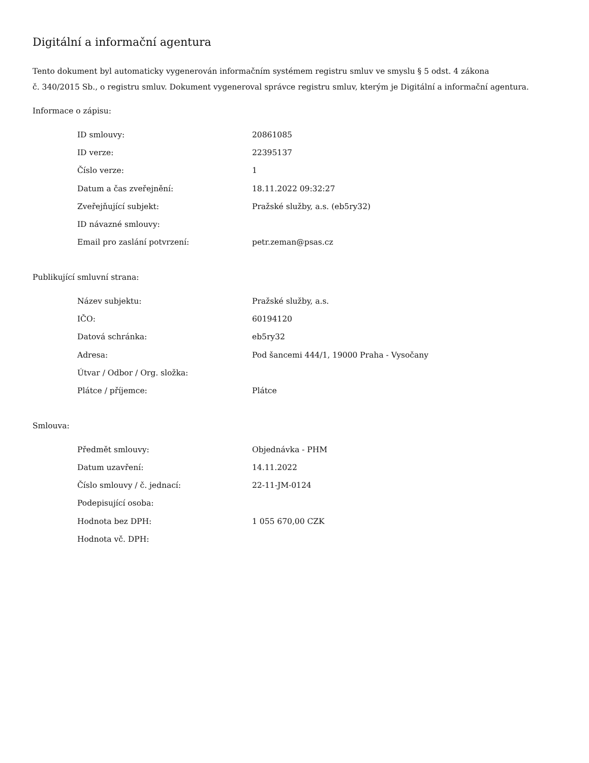Digitální a informační agentura
Tento dokument byl automaticky vygenerován informačním systémem registru smluv ve smyslu § 5 odst. 4 zákona
č. 340/2015 Sb., o registru smluv. Dokument vygeneroval správce registru smluv, kterým je Digitální a informační agentura.
Informace o zápisu:
| ID smlouvy: | 20861085 |
| ID verze: | 22395137 |
| Číslo verze: | 1 |
| Datum a čas zveřejnění: | 18.11.2022 09:32:27 |
| Zveřejňující subjekt: | Pražské služby, a.s. (eb5ry32) |
| ID návazné smlouvy: | |
| Email pro zaslání potvrzení: | petr.zeman@psas.cz |
Publikující smluvní strana:
| Název subjektu: | Pražské služby, a.s. |
| IČO: | 60194120 |
| Datová schránka: | eb5ry32 |
| Adresa: | Pod šancemi 444/1, 19000 Praha - Vysočany |
| Útvar / Odbor / Org. složka: | |
| Plátce / příjemce: | Plátce |
Smlouva:
| Předmět smlouvy: | Objednávka - PHM |
| Datum uzavření: | 14.11.2022 |
| Číslo smlouvy / č. jednací: | 22-11-JM-0124 |
| Podepisující osoba: | |
| Hodnota bez DPH: | 1 055 670,00 CZK |
| Hodnota vč. DPH: | |